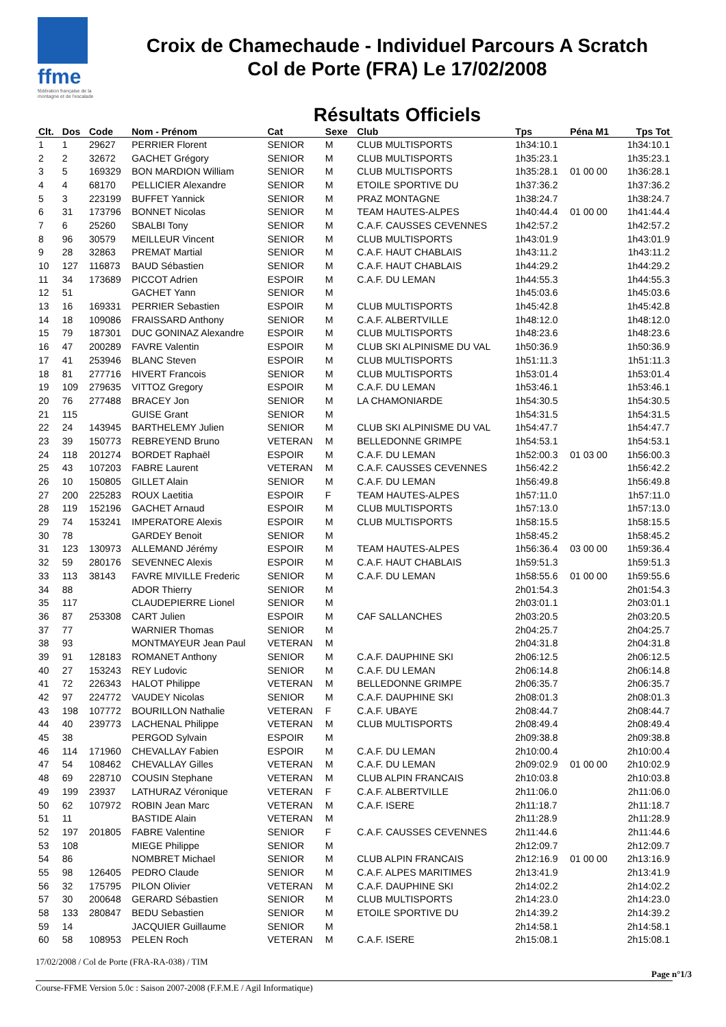ffme
fédération française de la montagne et de l'escalade
Croix de Chamechaude - Individuel Parcours A Scratch
Col de Porte (FRA) Le 17/02/2008
Résultats Officiels
| Clt. | Dos | Code | Nom - Prénom | Cat | Sexe | Club | Tps | Péna M1 | Tps Tot |
| --- | --- | --- | --- | --- | --- | --- | --- | --- | --- |
| 1 | 1 | 29627 | PERRIER Florent | SENIOR | M | CLUB MULTISPORTS | 1h34:10.1 | | 1h34:10.1 |
| 2 | 2 | 32672 | GACHET Grégory | SENIOR | M | CLUB MULTISPORTS | 1h35:23.1 | | 1h35:23.1 |
| 3 | 5 | 169329 | BON MARDION William | SENIOR | M | CLUB MULTISPORTS | 1h35:28.1 | 01 00 00 | 1h36:28.1 |
| 4 | 4 | 68170 | PELLICIER Alexandre | SENIOR | M | ETOILE SPORTIVE DU | 1h37:36.2 | | 1h37:36.2 |
| 5 | 3 | 223199 | BUFFET Yannick | SENIOR | M | PRAZ MONTAGNE | 1h38:24.7 | | 1h38:24.7 |
| 6 | 31 | 173796 | BONNET Nicolas | SENIOR | M | TEAM HAUTES-ALPES | 1h40:44.4 | 01 00 00 | 1h41:44.4 |
| 7 | 6 | 25260 | SBALBI Tony | SENIOR | M | C.A.F. CAUSSES CEVENNES | 1h42:57.2 | | 1h42:57.2 |
| 8 | 96 | 30579 | MEILLEUR Vincent | SENIOR | M | CLUB MULTISPORTS | 1h43:01.9 | | 1h43:01.9 |
| 9 | 28 | 32863 | PREMAT Martial | SENIOR | M | C.A.F. HAUT CHABLAIS | 1h43:11.2 | | 1h43:11.2 |
| 10 | 127 | 116873 | BAUD Sébastien | SENIOR | M | C.A.F. HAUT CHABLAIS | 1h44:29.2 | | 1h44:29.2 |
| 11 | 34 | 173689 | PICCOT Adrien | ESPOIR | M | C.A.F. DU LEMAN | 1h44:55.3 | | 1h44:55.3 |
| 12 | 51 | | GACHET Yann | SENIOR | M | | 1h45:03.6 | | 1h45:03.6 |
| 13 | 16 | 169331 | PERRIER Sebastien | ESPOIR | M | CLUB MULTISPORTS | 1h45:42.8 | | 1h45:42.8 |
| 14 | 18 | 109086 | FRAISSARD Anthony | SENIOR | M | C.A.F. ALBERTVILLE | 1h48:12.0 | | 1h48:12.0 |
| 15 | 79 | 187301 | DUC GONINAZ Alexandre | ESPOIR | M | CLUB MULTISPORTS | 1h48:23.6 | | 1h48:23.6 |
| 16 | 47 | 200289 | FAVRE Valentin | ESPOIR | M | CLUB SKI ALPINISME DU VAL | 1h50:36.9 | | 1h50:36.9 |
| 17 | 41 | 253946 | BLANC Steven | ESPOIR | M | CLUB MULTISPORTS | 1h51:11.3 | | 1h51:11.3 |
| 18 | 81 | 277716 | HIVERT Francois | SENIOR | M | CLUB MULTISPORTS | 1h53:01.4 | | 1h53:01.4 |
| 19 | 109 | 279635 | VITTOZ Gregory | ESPOIR | M | C.A.F. DU LEMAN | 1h53:46.1 | | 1h53:46.1 |
| 20 | 76 | 277488 | BRACEY Jon | SENIOR | M | LA CHAMONIARDE | 1h54:30.5 | | 1h54:30.5 |
| 21 | 115 | | GUISE Grant | SENIOR | M | | 1h54:31.5 | | 1h54:31.5 |
| 22 | 24 | 143945 | BARTHELEMY Julien | SENIOR | M | CLUB SKI ALPINISME DU VAL | 1h54:47.7 | | 1h54:47.7 |
| 23 | 39 | 150773 | REBREYEND Bruno | VETERAN | M | BELLEDONNE GRIMPE | 1h54:53.1 | | 1h54:53.1 |
| 24 | 118 | 201274 | BORDET Raphaël | ESPOIR | M | C.A.F. DU LEMAN | 1h52:00.3 | 01 03 00 | 1h56:00.3 |
| 25 | 43 | 107203 | FABRE Laurent | VETERAN | M | C.A.F. CAUSSES CEVENNES | 1h56:42.2 | | 1h56:42.2 |
| 26 | 10 | 150805 | GILLET Alain | SENIOR | M | C.A.F. DU LEMAN | 1h56:49.8 | | 1h56:49.8 |
| 27 | 200 | 225283 | ROUX Laetitia | ESPOIR | F | TEAM HAUTES-ALPES | 1h57:11.0 | | 1h57:11.0 |
| 28 | 119 | 152196 | GACHET Arnaud | ESPOIR | M | CLUB MULTISPORTS | 1h57:13.0 | | 1h57:13.0 |
| 29 | 74 | 153241 | IMPERATORE Alexis | ESPOIR | M | CLUB MULTISPORTS | 1h58:15.5 | | 1h58:15.5 |
| 30 | 78 | | GARDEY Benoit | SENIOR | M | | 1h58:45.2 | | 1h58:45.2 |
| 31 | 123 | 130973 | ALLEMAND Jérémy | ESPOIR | M | TEAM HAUTES-ALPES | 1h56:36.4 | 03 00 00 | 1h59:36.4 |
| 32 | 59 | 280176 | SEVENNEC Alexis | ESPOIR | M | C.A.F. HAUT CHABLAIS | 1h59:51.3 | | 1h59:51.3 |
| 33 | 113 | 38143 | FAVRE MIVILLE Frederic | SENIOR | M | C.A.F. DU LEMAN | 1h58:55.6 | 01 00 00 | 1h59:55.6 |
| 34 | 88 | | ADOR Thierry | SENIOR | M | | 2h01:54.3 | | 2h01:54.3 |
| 35 | 117 | | CLAUDEPIERRE Lionel | SENIOR | M | | 2h03:01.1 | | 2h03:01.1 |
| 36 | 87 | 253308 | CART Julien | ESPOIR | M | CAF SALLANCHES | 2h03:20.5 | | 2h03:20.5 |
| 37 | 77 | | WARNIER Thomas | SENIOR | M | | 2h04:25.7 | | 2h04:25.7 |
| 38 | 93 | | MONTMAYEUR Jean Paul | VETERAN | M | | 2h04:31.8 | | 2h04:31.8 |
| 39 | 91 | 128183 | ROMANET Anthony | SENIOR | M | C.A.F. DAUPHINE SKI | 2h06:12.5 | | 2h06:12.5 |
| 40 | 27 | 153243 | REY Ludovic | SENIOR | M | C.A.F. DU LEMAN | 2h06:14.8 | | 2h06:14.8 |
| 41 | 72 | 226343 | HALOT Philippe | VETERAN | M | BELLEDONNE GRIMPE | 2h06:35.7 | | 2h06:35.7 |
| 42 | 97 | 224772 | VAUDEY Nicolas | SENIOR | M | C.A.F. DAUPHINE SKI | 2h08:01.3 | | 2h08:01.3 |
| 43 | 198 | 107772 | BOURILLON Nathalie | VETERAN | F | C.A.F. UBAYE | 2h08:44.7 | | 2h08:44.7 |
| 44 | 40 | 239773 | LACHENAL Philippe | VETERAN | M | CLUB MULTISPORTS | 2h08:49.4 | | 2h08:49.4 |
| 45 | 38 | | PERGOD Sylvain | ESPOIR | M | | 2h09:38.8 | | 2h09:38.8 |
| 46 | 114 | 171960 | CHEVALLAY Fabien | ESPOIR | M | C.A.F. DU LEMAN | 2h10:00.4 | | 2h10:00.4 |
| 47 | 54 | 108462 | CHEVALLAY Gilles | VETERAN | M | C.A.F. DU LEMAN | 2h09:02.9 | 01 00 00 | 2h10:02.9 |
| 48 | 69 | 228710 | COUSIN Stephane | VETERAN | M | CLUB ALPIN FRANCAIS | 2h10:03.8 | | 2h10:03.8 |
| 49 | 199 | 23937 | LATHURAZ Véronique | VETERAN | F | C.A.F. ALBERTVILLE | 2h11:06.0 | | 2h11:06.0 |
| 50 | 62 | 107972 | ROBIN Jean Marc | VETERAN | M | C.A.F. ISERE | 2h11:18.7 | | 2h11:18.7 |
| 51 | 11 | | BASTIDE Alain | VETERAN | M | | 2h11:28.9 | | 2h11:28.9 |
| 52 | 197 | 201805 | FABRE Valentine | SENIOR | F | C.A.F. CAUSSES CEVENNES | 2h11:44.6 | | 2h11:44.6 |
| 53 | 108 | | MIEGE Philippe | SENIOR | M | | 2h12:09.7 | | 2h12:09.7 |
| 54 | 86 | | NOMBRET Michael | SENIOR | M | CLUB ALPIN FRANCAIS | 2h12:16.9 | 01 00 00 | 2h13:16.9 |
| 55 | 98 | 126405 | PEDRO Claude | SENIOR | M | C.A.F. ALPES MARITIMES | 2h13:41.9 | | 2h13:41.9 |
| 56 | 32 | 175795 | PILON Olivier | VETERAN | M | C.A.F. DAUPHINE SKI | 2h14:02.2 | | 2h14:02.2 |
| 57 | 30 | 200648 | GERARD Sébastien | SENIOR | M | CLUB MULTISPORTS | 2h14:23.0 | | 2h14:23.0 |
| 58 | 133 | 280847 | BEDU Sebastien | SENIOR | M | ETOILE SPORTIVE DU | 2h14:39.2 | | 2h14:39.2 |
| 59 | 14 | | JACQUIER Guillaume | SENIOR | M | | 2h14:58.1 | | 2h14:58.1 |
| 60 | 58 | 108953 | PELEN Roch | VETERAN | M | C.A.F. ISERE | 2h15:08.1 | | 2h15:08.1 |
17/02/2008 / Col de Porte (FRA-RA-038) / TIM
Page n°1/3
Course-FFME Version 5.0c : Saison 2007-2008 (F.F.M.E / Agil Informatique)